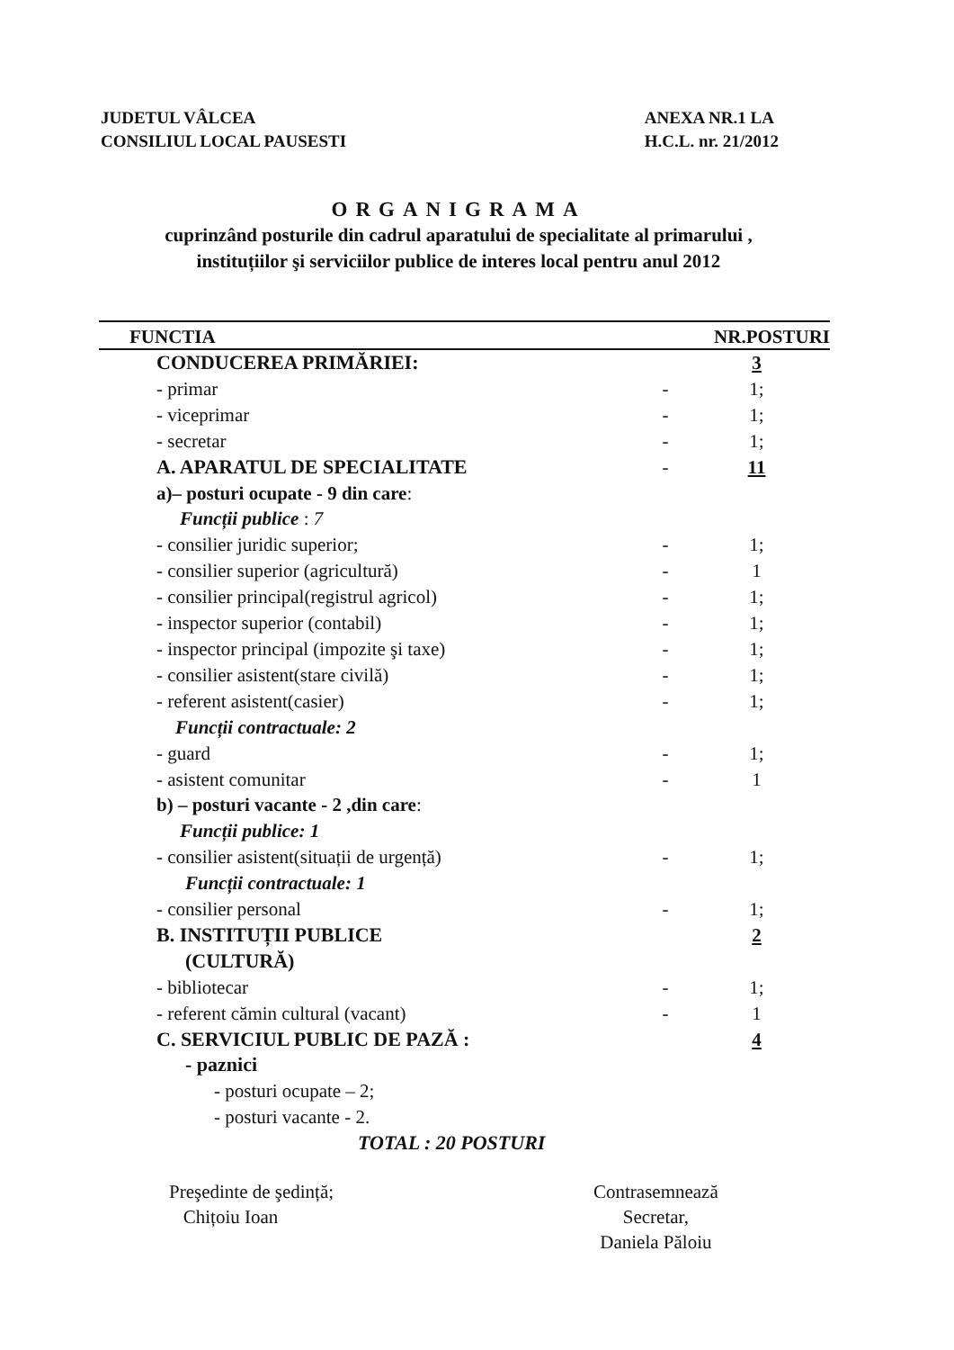JUDETUL VÂLCEA
CONSILIUL LOCAL PAUSESTI
ANEXA NR.1 LA
H.C.L. nr. 21/2012
ORGANIGRAMA
cuprinzând posturile din cadrul aparatului de specialitate al primarului , instituțiilor şi serviciilor publice de interes local pentru anul 2012
| FUNCTIA | | NR.POSTURI |
| --- | --- | --- |
| CONDUCEREA PRIMĂRIEI: | | 3 |
| - primar | - | 1; |
| - viceprimar | - | 1; |
| - secretar | - | 1; |
| A. APARATUL DE SPECIALITATE | - | 11 |
| a)– posturi ocupate - 9 din care : | | |
| Funcții publice : 7 | | |
| - consilier juridic superior; | - | 1; |
| - consilier superior (agricultură) | - | 1 |
| - consilier principal(registrul agricol) | - | 1; |
| - inspector superior (contabil) | - | 1; |
| - inspector principal (impozite şi taxe) | - | 1; |
| - consilier asistent(stare civilă) | - | 1; |
| - referent asistent(casier) | - | 1; |
| Funcții contractuale: 2 | | |
| - guard | - | 1; |
| - asistent comunitar | - | 1 |
| b) – posturi vacante - 2 ,din care : | | |
| Funcții publice: 1 | | |
| - consilier asistent(situații de urgență) | - | 1; |
| Funcții contractuale: 1 | | |
| - consilier personal | - | 1; |
| B. INSTITUȚII PUBLICE | | 2 |
| (CULTURĂ) | | |
| - bibliotecar | - | 1; |
| - referent cămin cultural (vacant) | - | 1 |
| C. SERVICIUL PUBLIC DE PAZĂ : | | 4 |
| - paznici | | |
| - posturi ocupate – 2; | | |
| - posturi vacante - 2. | | |
| TOTAL : 20 POSTURI | | |
Preşedinte de şedință;
Chițoiu Ioan
Contrasemnează
Secretar,
Daniela Păloiu